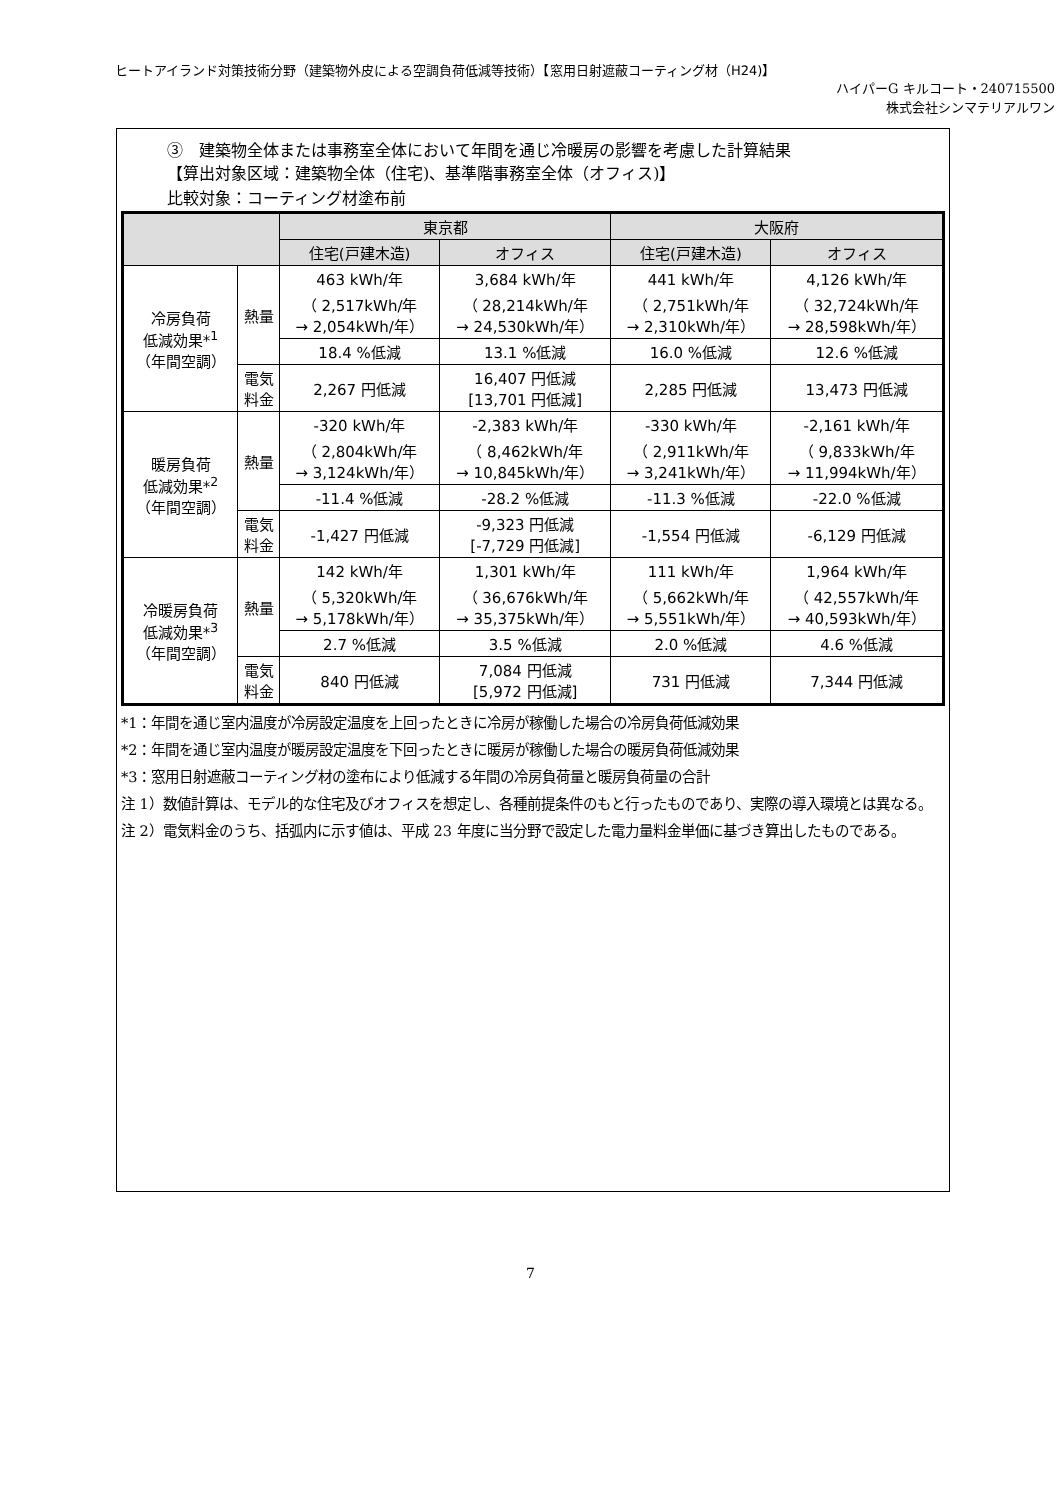ヒートアイランド対策技術分野（建築物外皮による空調負荷低減等技術）【窓用日射遮蔽コーティング材（H24)】
ハイパーG キルコート・240715500
株式会社シンマテリアルワン
③　建築物全体または事務室全体において年間を通じ冷暖房の影響を考慮した計算結果
【算出対象区域：建築物全体（住宅)、基準階事務室全体（オフィス)】
比較対象：コーティング材塗布前
| | | 東京都 | | 大阪府 | |
| --- | --- | --- | --- | --- | --- |
| | | 住宅(戸建木造) | オフィス | 住宅(戸建木造) | オフィス |
| 冷房負荷 低減効果*<sup>1</sup> （年間空調） | 熱量 | 463 kWh/年 （ 2,517kWh/年 → 2,054kWh/年） | 3,684 kWh/年 （ 28,214kWh/年 → 24,530kWh/年） | 441 kWh/年 （ 2,751kWh/年 → 2,310kWh/年） | 4,126 kWh/年 （ 32,724kWh/年 → 28,598kWh/年） |
| | | 18.4 %低減 | 13.1 %低減 | 16.0 %低減 | 12.6 %低減 |
| | 電気 料金 | 2,267 円低減 | 16,407 円低減 [13,701 円低減] | 2,285 円低減 | 13,473 円低減 |
| 暖房負荷 低減効果*<sup>2</sup> （年間空調） | 熱量 | -320 kWh/年 （ 2,804kWh/年 → 3,124kWh/年） | -2,383 kWh/年 （ 8,462kWh/年 → 10,845kWh/年） | -330 kWh/年 （ 2,911kWh/年 → 3,241kWh/年） | -2,161 kWh/年 （ 9,833kWh/年 → 11,994kWh/年） |
| | | -11.4 %低減 | -28.2 %低減 | -11.3 %低減 | -22.0 %低減 |
| | 電気 料金 | -1,427 円低減 | -9,323 円低減 [-7,729 円低減] | -1,554 円低減 | -6,129 円低減 |
| 冷暖房負荷 低減効果*<sup>3</sup> （年間空調） | 熱量 | 142 kWh/年 （ 5,320kWh/年 → 5,178kWh/年） | 1,301 kWh/年 （ 36,676kWh/年 → 35,375kWh/年） | 111 kWh/年 （ 5,662kWh/年 → 5,551kWh/年） | 1,964 kWh/年 （ 42,557kWh/年 → 40,593kWh/年） |
| | | 2.7 %低減 | 3.5 %低減 | 2.0 %低減 | 4.6 %低減 |
| | 電気 料金 | 840 円低減 | 7,084 円低減 [5,972 円低減] | 731 円低減 | 7,344 円低減 |
*1：年間を通じ室内温度が冷房設定温度を上回ったときに冷房が稼働した場合の冷房負荷低減効果
*2：年間を通じ室内温度が暖房設定温度を下回ったときに暖房が稼働した場合の暖房負荷低減効果
*3：窓用日射遮蔽コーティング材の塗布により低減する年間の冷房負荷量と暖房負荷量の合計
注 1）数値計算は、モデル的な住宅及びオフィスを想定し、各種前提条件のもと行ったものであり、実際の導入環境とは異なる。
注 2）電気料金のうち、括弧内に示す値は、平成 23 年度に当分野で設定した電力量料金単価に基づき算出したものである。
7